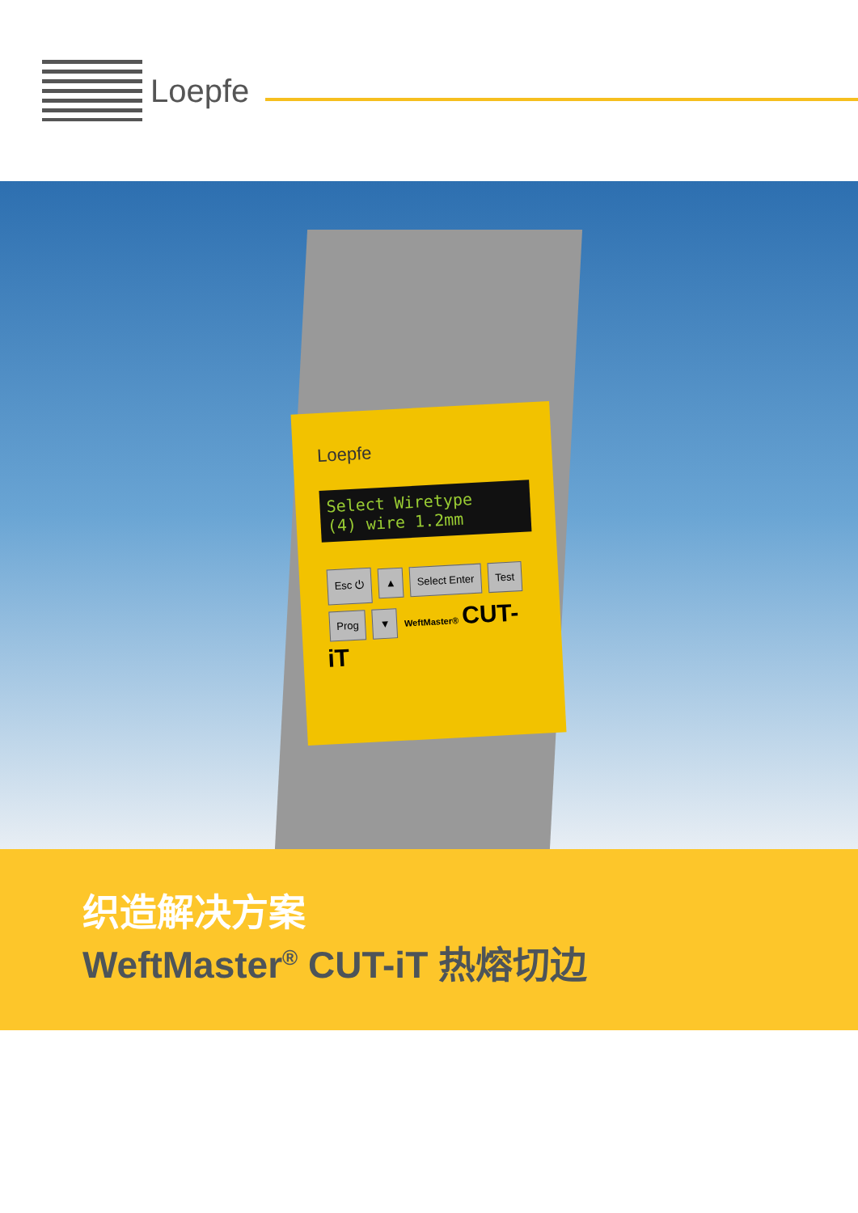Loepfe
Loepfe
Select Wiretype
(4) wire 1.2mm
Esc ⏻ ▲ Select Enter Test
Prog ▼ WeftMaster® CUT-iT
织造解决方案
WeftMaster<sup>®</sup> CUT-iT 热熔切边